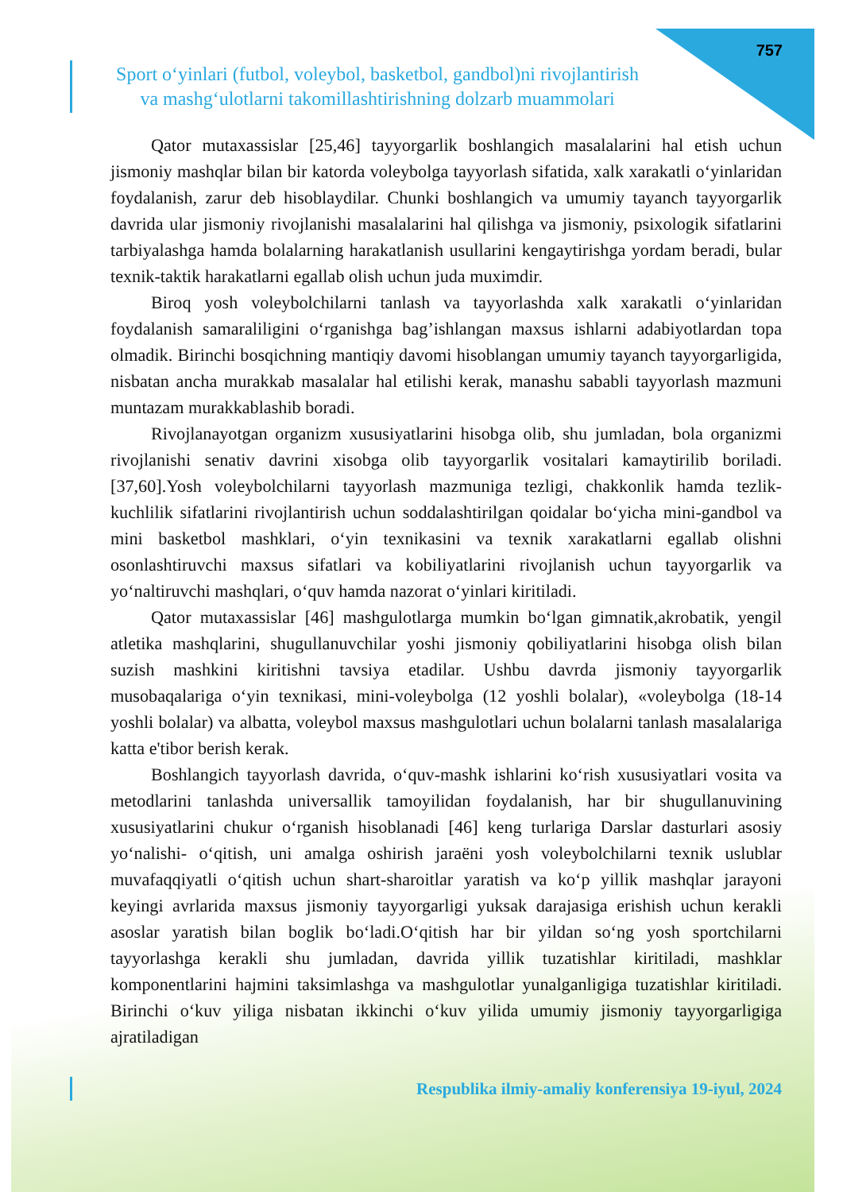757
Sport o‘yinlari (futbol, voleybol, basketbol, gandbol)ni rivojlantirish
va mashg‘ulotlarni takomillashtirishning dolzarb muammolari
Qator mutaxassislar [25,46] tayyorgarlik boshlangich masalalarini hal etish uchun jismoniy mashqlar bilan bir katorda voleybolga tayyorlash sifatida, xalk xarakatli o‘yinlaridan foydalanish, zarur deb hisoblaydilar. Chunki boshlangich va umumiy tayanch tayyorgarlik davrida ular jismoniy rivojlanishi masalalarini hal qilishga va jismoniy, psixologik sifatlarini tarbiyalashga hamda bolalarning harakatlanish usullarini kengaytirishga yordam beradi, bular texnik-taktik harakatlarni egallab olish uchun juda muximdir.
Biroq yosh voleybolchilarni tanlash va tayyorlashda xalk xarakatli o‘yinlaridan foydalanish samaraliligini o‘rganishga bag’ishlangan maxsus ishlarni adabiyotlardan topa olmadik. Birinchi bosqichning mantiqiy davomi hisoblangan umumiy tayanch tayyorgarligida, nisbatan ancha murakkab masalalar hal etilishi kerak, manashu sababli tayyorlash mazmuni muntazam murakkablashib boradi.
Rivojlanayotgan organizm xususiyatlarini hisobga olib, shu jumladan, bola organizmi rivojlanishi senativ davrini xisobga olib tayyorgarlik vositalari kamaytirilib boriladi.[37,60].Yosh voleybolchilarni tayyorlash mazmuniga tezligi, chakkonlik hamda tezlik-kuchlilik sifatlarini rivojlantirish uchun soddalashtirilgan qoidalar bo‘yicha mini-gandbol va mini basketbol mashklari, o‘yin texnikasini va texnik xarakatlarni egallab olishni osonlashtiruvchi maxsus sifatlari va kobiliyatlarini rivojlanish uchun tayyorgarlik va yo‘naltiruvchi mashqlari, o‘quv hamda nazorat o‘yinlari kiritiladi.
Qator mutaxassislar [46] mashgulotlarga mumkin bo‘lgan gimnatik,akrobatik, yengil atletika mashqlarini, shugullanuvchilar yoshi jismoniy qobiliyatlarini hisobga olish bilan suzish mashkini kiritishni tavsiya etadilar. Ushbu davrda jismoniy tayyorgarlik musobaqalariga o‘yin texnikasi, mini-voleybolga (12 yoshli bolalar), «voleybolga (18-14 yoshli bolalar) va albatta, voleybol maxsus mashgulotlari uchun bolalarni tanlash masalalariga katta e'tibor berish kerak.
Boshlangich tayyorlash davrida, o‘quv-mashk ishlarini ko‘rish xususiyatlari vosita va metodlarini tanlashda universallik tamoyilidan foydalanish, har bir shugullanuvining xususiyatlarini chukur o‘rganish hisoblanadi [46] keng turlariga Darslar dasturlari asosiy yo‘nalishi- o‘qitish, uni amalga oshirish jaraёni yosh voleybolchilarni texnik uslublar muvafaqqiyatli o‘qitish uchun shart-sharoitlar yaratish va ko‘p yillik mashqlar jarayoni keyingi avrlarida maxsus jismoniy tayyorgarligi yuksak darajasiga erishish uchun kerakli asoslar yaratish bilan boglik bo‘ladi.O‘qitish har bir yildan so‘ng yosh sportchilarni tayyorlashga kerakli shu jumladan, davrida yillik tuzatishlar kiritiladi, mashklar komponentlarini hajmini taksimlashga va mashgulotlar yunalganligiga tuzatishlar kiritiladi. Birinchi o‘kuv yiliga nisbatan ikkinchi o‘kuv yilida umumiy jismoniy tayyorgarligiga ajratiladigan
Respublika ilmiy-amaliy konferensiya 19-iyul, 2024